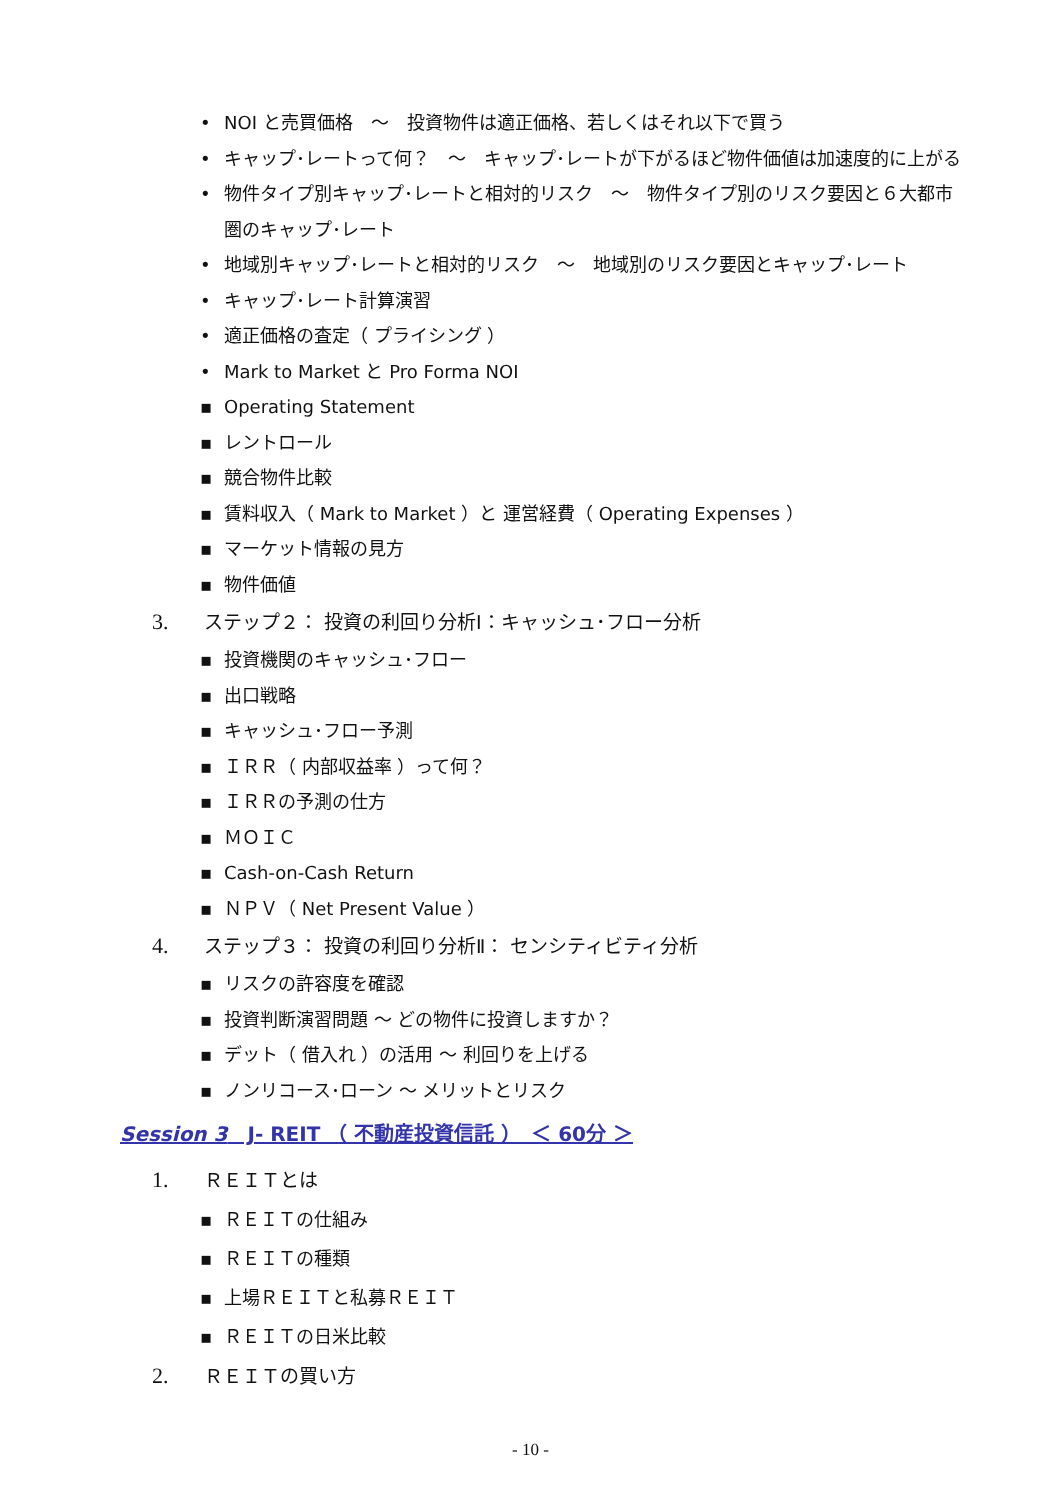• NOI と売買価格　～　投資物件は適正価格、若しくはそれ以下で買う
• キャップ･レートって何？　～　キャップ･レートが下がるほど物件価値は加速度的に上がる
• 物件タイプ別キャップ･レートと相対的リスク　～　物件タイプ別のリスク要因と６大都市圏のキャップ･レート
• 地域別キャップ･レートと相対的リスク　～　地域別のリスク要因とキャップ･レート
• キャップ･レート計算演習
• 適正価格の査定（ プライシング ）
• Mark to Market と Pro Forma NOI
▪ Operating Statement
▪ レントロール
▪ 競合物件比較
▪ 賃料収入（ Mark to Market ）と 運営経費（ Operating Expenses ）
▪ マーケット情報の見方
▪ 物件価値
3. ステップ２： 投資の利回り分析Ⅰ：キャッシュ･フロー分析
▪ 投資機関のキャッシュ･フロー
▪ 出口戦略
▪ キャッシュ･フロー予測
▪ ＩＲＲ（ 内部収益率 ）って何？
▪ ＩＲＲの予測の仕方
▪ ＭＯＩＣ
▪ Cash-on-Cash Return
▪ ＮＰＶ（ Net Present Value ）
4. ステップ３： 投資の利回り分析Ⅱ： センシティビティ分析
▪ リスクの許容度を確認
▪ 投資判断演習問題 ～ どの物件に投資しますか？
▪ デット（ 借入れ ）の活用 ～ 利回りを上げる
▪ ノンリコース･ローン ～ メリットとリスク
Session 3　J‐ REIT （ 不動産投資信託 ）　＜ 60分 ＞
1. ＲＥＩＴとは
▪ ＲＥＩＴの仕組み
▪ ＲＥＩＴの種類
▪ 上場ＲＥＩＴと私募ＲＥＩＴ
▪ ＲＥＩＴの日米比較
2. ＲＥＩＴの買い方
- 10 -